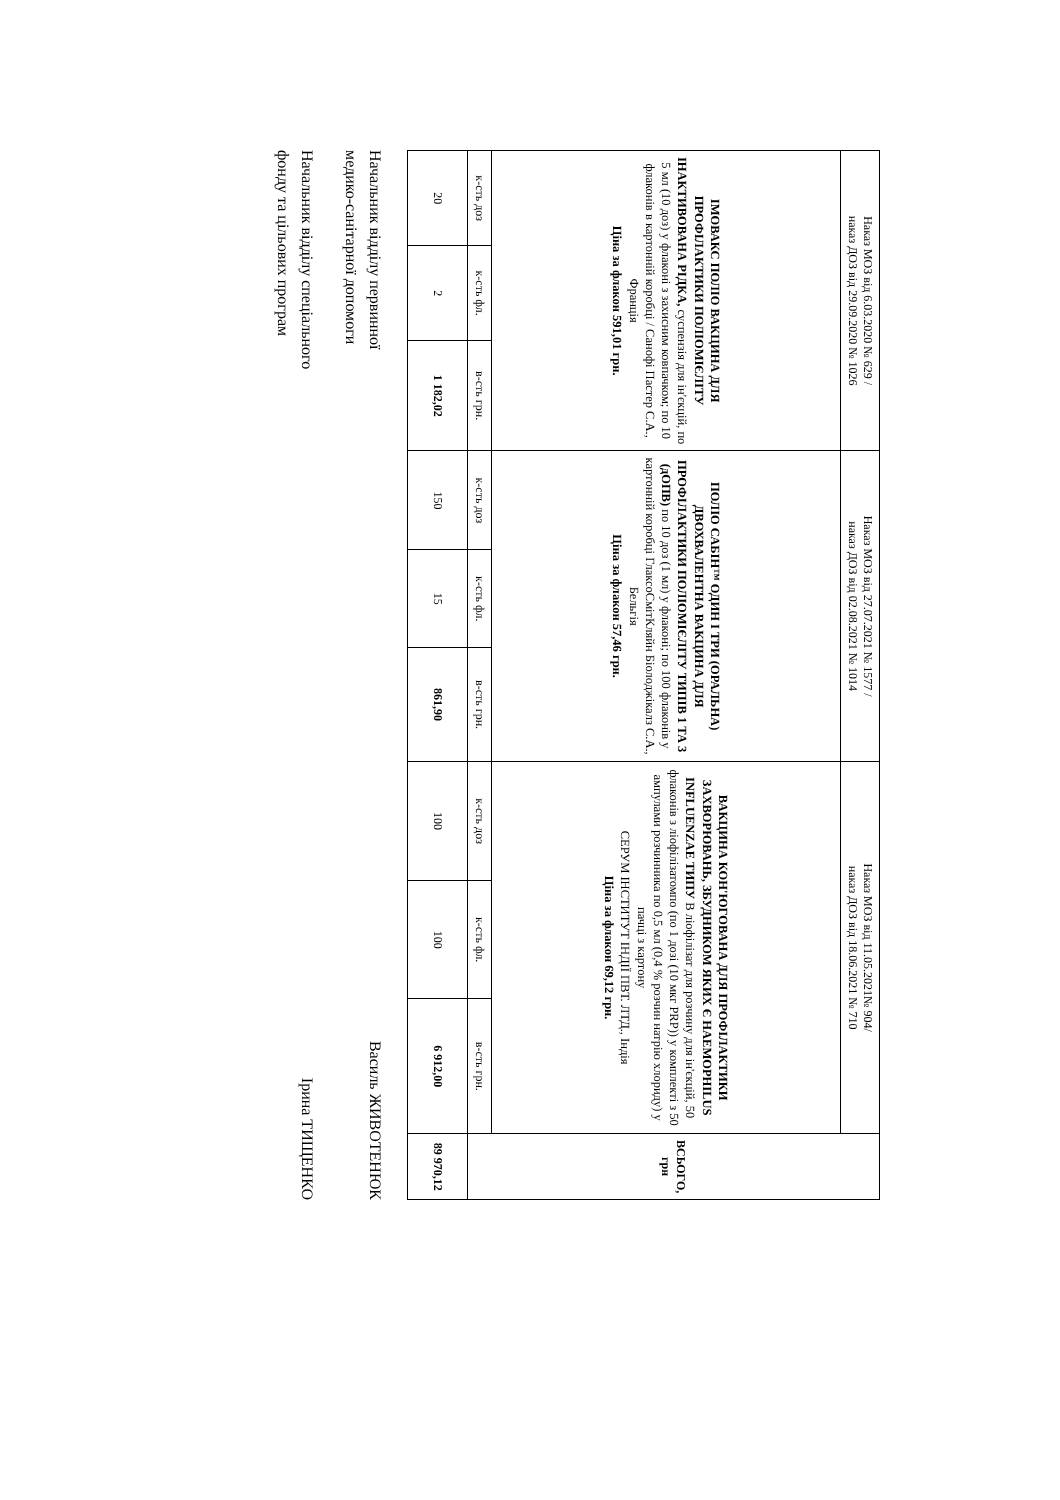| Наказ МОЗ від 6.03.2020 № 629 / наказ ДОЗ від 29.09.2020 № 1026 | | | Наказ МОЗ від 27.07.2021 № 1577 / наказ ДОЗ від 02.08.2021 № 1014 | | | Наказ МОЗ від 11.05.2021№ 904/ наказ ДОЗ від 18.06.2021 № 710 | | | ВСЬОГО, грн |
| --- | --- | --- | --- | --- | --- | --- | --- | --- | --- |
| ІМОВАКС ПОЛІО ВАКЦИНА ДЛЯ ПРОФІЛАКТИКИ ПОЛІОМІЄЛІТУ ІНАКТИВОВАНА РІДКА, суспензія для ін'єкцій, по 5 мл (10 доз) у флаконі з захисним ковпачком; по 10 флаконів в картонній коробці / Санофі Пастер С.А., Франція Ціна за флакон 591,01 грн. | | | ПОЛІО САБІН™ ОДИН І ТРИ (ОРАЛЬНА) ДВОХВАЛЕНТНА ВАКЦИНА ДЛЯ ПРОФІЛАКТИКИ ПОЛІОМІЄЛІТУ ТИПІВ 1 ТА 3 (дОПВ) по 10 доз (1 мл) у флаконі; по 100 флаконів у картонній коробці ГлаксоСмітКляйн Біолоджікалз С.А., Бельгія Ціна за флакон 57,46 грн. | | | ВАКЦИНА КОН'ЮГОВАНА ДЛЯ ПРОФІЛАКТИКИ ЗАХВОРЮВАНЬ, ЗБУДНИКОМ ЯКИХ Є HAEMOPHILUS INFLUENZAE ТИПУ В ліофілізат для розчину для ін'єкцій, 50 флаконів з ліофілізатомпо (по 1 дозі (10 мкг PRP)) у комплекті з 50 ампулами розчинника по 0,5 мл (0,4 % розчин натрію хлориду) у пачці з картону СЕРУМ ІНСТИТУТ ІНДІЇ ПВТ. ЛТД., Індія Ціна за флакон 69,12 грн. | | | |
| к-сть доз | к-сть фл. | в-сть грн. | к-сть доз | к-сть фл. | в-сть грн. | к-сть доз | к-сть фл. | в-сть грн. | |
| 20 | 2 | 1 182,02 | 150 | 15 | 861,90 | 100 | 100 | 6 912,00 | 89 970,12 |
Начальник відділу первинної
медико-санітарної допомоги
Василь ЖИВОТЕНЮК
Начальник відділу спеціального
фонду та цільових програм
Ірина ТИЩЕНКО